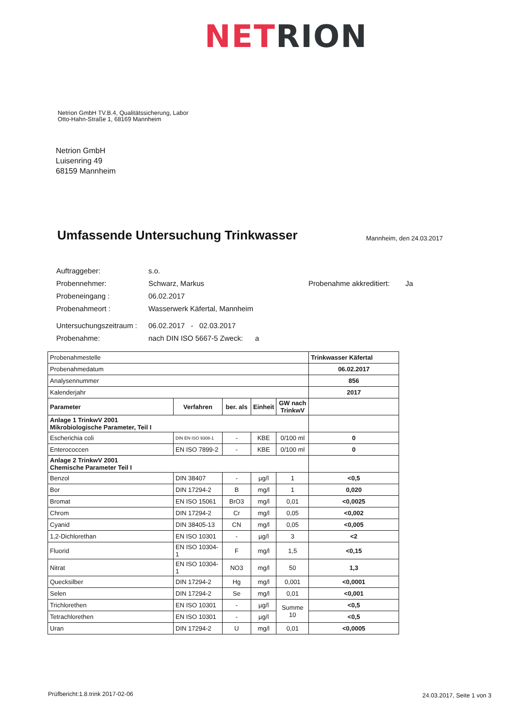NET RION
Netrion GmbH TV.B.4, Qualitätssicherung, Labor
Otto-Hahn-Straße 1, 68169 Mannheim
Netrion GmbH
Luisenring 49
68159 Mannheim
Umfassende Untersuchung Trinkwasser
Mannheim, den 24.03.2017
| Auftraggeber: | s.o. | | |
| Probennehmer: | Schwarz, Markus | Probenahme akkreditiert: | Ja |
| Probeneingang : | 06.02.2017 | | |
| Probenahmeort : | Wasserwerk Käfertal, Mannheim | | |
| Untersuchungszeitraum : | 06.02.2017 - 02.03.2017 | | |
| Probenahme: | nach DIN ISO 5667-5 Zweck: a | | |
| Probenahmestelle | | | | | Trinkwasser Käfertal |
| Probenahmedatum | | | | | 06.02.2017 |
| Analysennummer | | | | | 856 |
| Kalenderjahr | | | | | 2017 |
| Parameter | Verfahren | ber. als | Einheit | GW nach TrinkwV | |
| Anlage 1 TrinkwV 2001 Mikrobiologische Parameter, Teil I | | | | | |
| Escherichia coli | DIN EN ISO 9308-1 | - | KBE | 0/100 ml | 0 |
| Enterococcen | EN ISO 7899-2 | - | KBE | 0/100 ml | 0 |
| Anlage 2 TrinkwV 2001 Chemische Parameter Teil I | | | | | |
| Benzol | DIN 38407 | - | µg/l | 1 | <0,5 |
| Bor | DIN 17294-2 | B | mg/l | 1 | 0,020 |
| Bromat | EN ISO 15061 | BrO3 | mg/l | 0,01 | <0,0025 |
| Chrom | DIN 17294-2 | Cr | mg/l | 0,05 | <0,002 |
| Cyanid | DIN 38405-13 | CN | mg/l | 0,05 | <0,005 |
| 1,2-Dichlorethan | EN ISO 10301 | - | µg/l | 3 | <2 |
| Fluorid | EN ISO 10304-1 | F | mg/l | 1,5 | <0,15 |
| Nitrat | EN ISO 10304-1 | NO3 | mg/l | 50 | 1,3 |
| Quecksilber | DIN 17294-2 | Hg | mg/l | 0,001 | <0,0001 |
| Selen | DIN 17294-2 | Se | mg/l | 0,01 | <0,001 |
| Trichlorethen | EN ISO 10301 | - | µg/l | Summe 10 | <0,5 |
| Tetrachlorethen | EN ISO 10301 | - | µg/l | | <0,5 |
| Uran | DIN 17294-2 | U | mg/l | 0,01 | <0,0005 |
Prüfbericht:1.8.trink 2017-02-06
24.03.2017, Seite 1 von 3